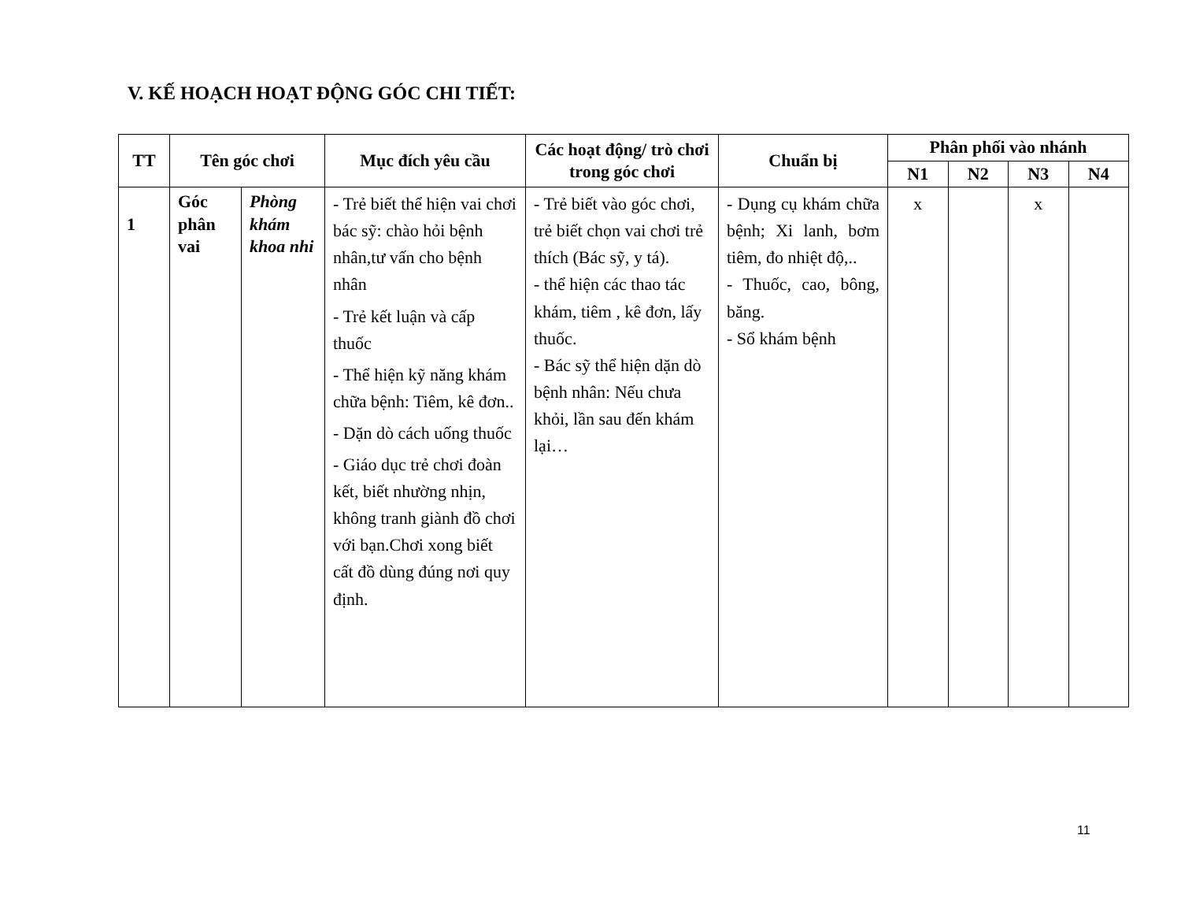V. KẾ HOẠCH HOẠT ĐỘNG GÓC CHI TIẾT:
| TT | Tên góc chơi | | Mục đích yêu cầu | Các hoạt động/ trò chơi trong góc chơi | Chuẩn bị | Phân phối vào nhánh | | | |
| --- | --- | --- | --- | --- | --- | --- | --- | --- | --- |
| | | | | | | N1 | N2 | N3 | N4 |
| 1 | Góc phân vai | Phòng khám khoa nhi | - Trẻ biết thể hiện vai chơi bác sỹ: chào hỏi bệnh nhân,tư vấn cho bệnh nhân - Trẻ kết luận và cấp thuốc - Thể hiện kỹ năng khám chữa bệnh: Tiêm, kê đơn.. - Dặn dò cách uống thuốc - Giáo dục trẻ chơi đoàn kết, biết nhường nhịn, không tranh giành đồ chơi với bạn.Chơi xong biết cất đồ dùng đúng nơi quy định. | - Trẻ biết vào góc chơi, trẻ biết chọn vai chơi trẻ thích (Bác sỹ, y tá). - thể hiện các thao tác khám, tiêm , kê đơn, lấy thuốc. - Bác sỹ thể hiện dặn dò bệnh nhân: Nếu chưa khỏi, lần sau đến khám lại… | - Dụng cụ khám chữa bệnh; Xi lanh, bơm tiêm, đo nhiệt độ,.. - Thuốc, cao, bông, băng. - Sổ khám bệnh | x | | x | |
11